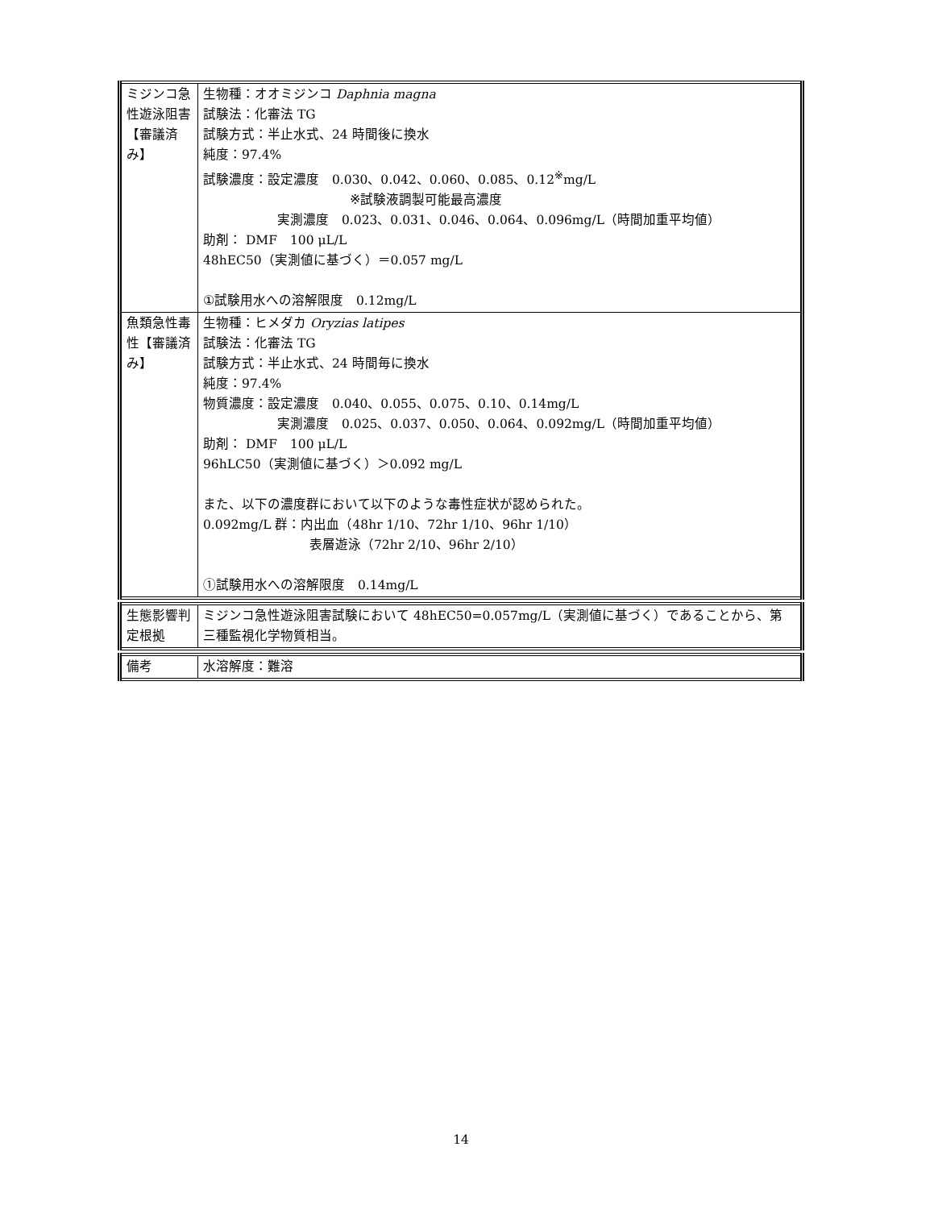| ミジンコ急性遊泳阻害【審議済み】 | 生物種：オオミジンコ Daphnia magna 試験法：化審法 TG 試験方式：半止水式、24 時間後に換水 純度：97.4% 試験濃度：設定濃度 0.030、0.042、0.060、0.085、0.12<sup>※</sup>mg/L ※試験液調製可能最高濃度 実測濃度 0.023、0.031、0.046、0.064、0.096mg/L（時間加重平均値） 助剤： DMF 100 μL/L 48hEC50（実測値に基づく）＝0.057 mg/L ①試験用水への溶解限度 0.12mg/L |
| 魚類急性毒性【審議済み】 | 生物種：ヒメダカ Oryzias latipes 試験法：化審法 TG 試験方式：半止水式、24 時間毎に換水 純度：97.4% 物質濃度：設定濃度 0.040、0.055、0.075、0.10、0.14mg/L 実測濃度 0.025、0.037、0.050、0.064、0.092mg/L（時間加重平均値） 助剤： DMF 100 μL/L 96hLC50（実測値に基づく）＞0.092 mg/L また、以下の濃度群において以下のような毒性症状が認められた。 0.092mg/L 群：内出血（48hr 1/10、72hr 1/10、96hr 1/10） 表層遊泳（72hr 2/10、96hr 2/10） ①試験用水への溶解限度 0.14mg/L |
| 生態影響判定根拠 | ミジンコ急性遊泳阻害試験において 48hEC50=0.057mg/L（実測値に基づく）であることから、第三種監視化学物質相当。 |
| 備考 | 水溶解度：難溶 |
14